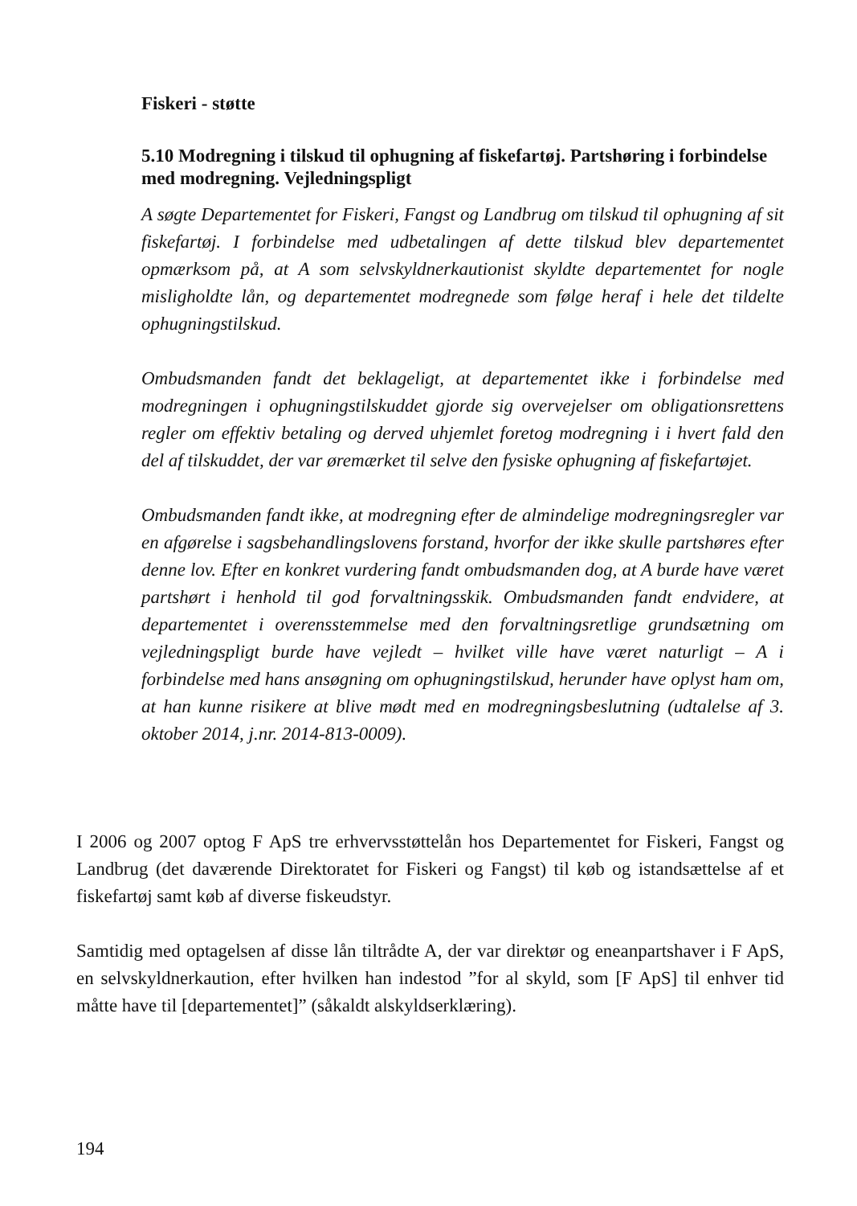Fiskeri - støtte
5.10 Modregning i tilskud til ophugning af fiskefartøj. Partshøring i forbindelse med modregning. Vejledningspligt
A søgte Departementet for Fiskeri, Fangst og Landbrug om tilskud til ophugning af sit fiskefartøj. I forbindelse med udbetalingen af dette tilskud blev departementet opmærksom på, at A som selvskyldnerkautionist skyldte departementet for nogle misligholdte lån, og departementet modregnede som følge heraf i hele det tildelte ophugningstilskud.
Ombudsmanden fandt det beklageligt, at departementet ikke i forbindelse med modregningen i ophugningstilskuddet gjorde sig overvejelser om obligationsrettens regler om effektiv betaling og derved uhjemlet foretog modregning i i hvert fald den del af tilskuddet, der var øremærket til selve den fysiske ophugning af fiskefartøjet.
Ombudsmanden fandt ikke, at modregning efter de almindelige modregningsregler var en afgørelse i sagsbehandlingslovens forstand, hvorfor der ikke skulle partshøres efter denne lov. Efter en konkret vurdering fandt ombudsmanden dog, at A burde have været partshørt i henhold til god forvaltningsskik. Ombudsmanden fandt endvidere, at departementet i overensstemmelse med den forvaltningsretlige grundsætning om vejledningspligt burde have vejledt – hvilket ville have været naturligt – A i forbindelse med hans ansøgning om ophugningstilskud, herunder have oplyst ham om, at han kunne risikere at blive mødt med en modregningsbeslutning (udtalelse af 3. oktober 2014, j.nr. 2014-813-0009).
I 2006 og 2007 optog F ApS tre erhvervsstøttelån hos Departementet for Fiskeri, Fangst og Landbrug (det daværende Direktoratet for Fiskeri og Fangst) til køb og istandsættelse af et fiskefartøj samt køb af diverse fiskeudstyr.
Samtidig med optagelsen af disse lån tiltrådte A, der var direktør og eneanpartshaver i F ApS, en selvskyldnerkaution, efter hvilken han indestod ”for al skyld, som [F ApS] til enhver tid måtte have til [departementet]” (såkaldt alskyldserklæring).
194